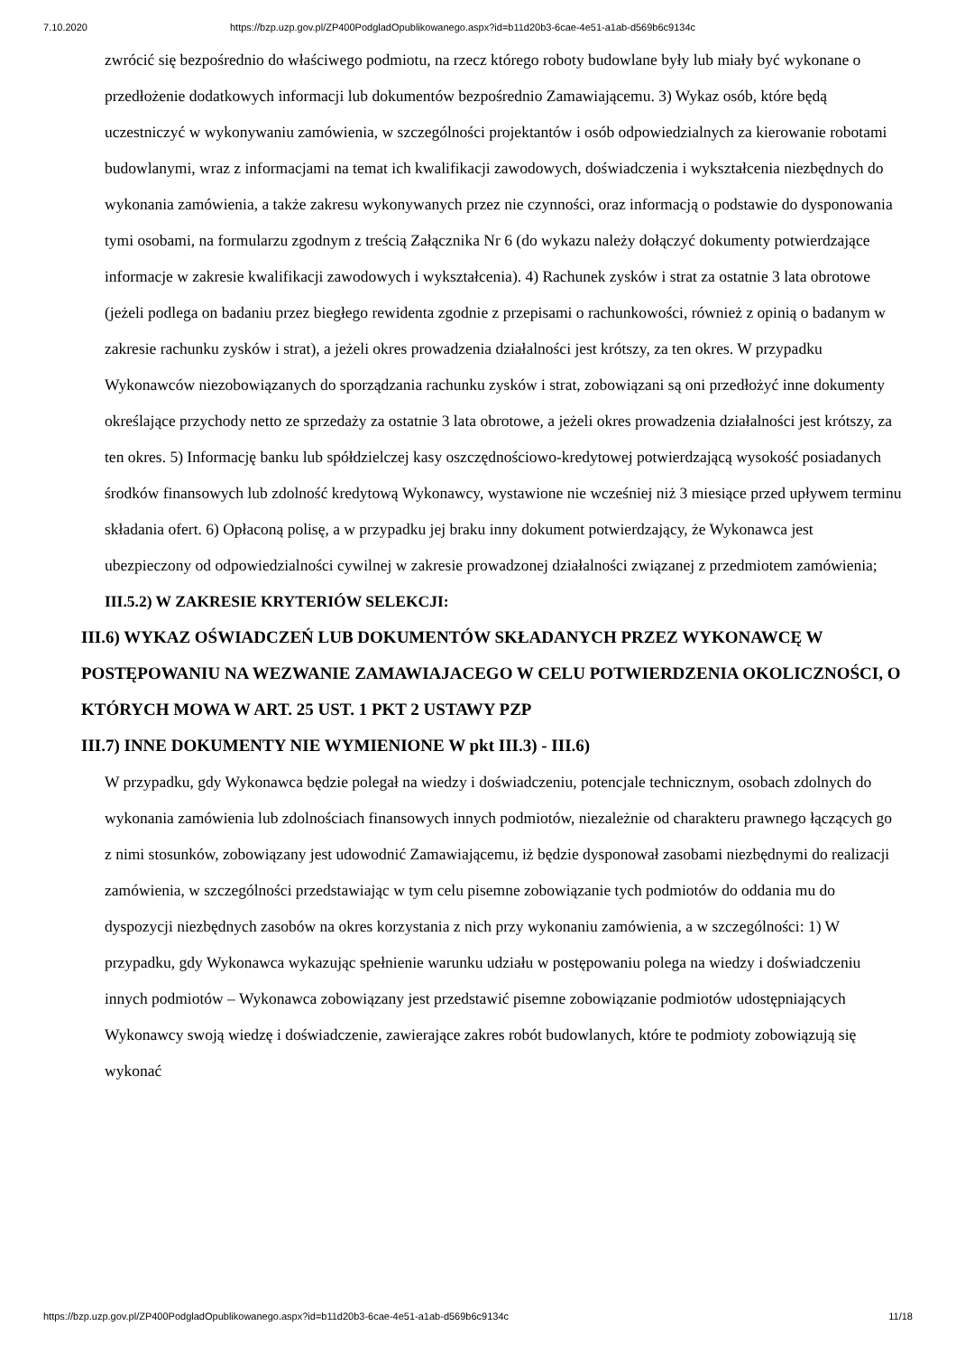7.10.2020 https://bzp.uzp.gov.pl/ZP400PodgladOpublikowanego.aspx?id=b11d20b3-6cae-4e51-a1ab-d569b6c9134c
zwrócić się bezpośrednio do właściwego podmiotu, na rzecz którego roboty budowlane były lub miały być wykonane o przedłożenie dodatkowych informacji lub dokumentów bezpośrednio Zamawiającemu. 3) Wykaz osób, które będą uczestniczyć w wykonywaniu zamówienia, w szczególności projektantów i osób odpowiedzialnych za kierowanie robotami budowlanymi, wraz z informacjami na temat ich kwalifikacji zawodowych, doświadczenia i wykształcenia niezbędnych do wykonania zamówienia, a także zakresu wykonywanych przez nie czynności, oraz informacją o podstawie do dysponowania tymi osobami, na formularzu zgodnym z treścią Załącznika Nr 6 (do wykazu należy dołączyć dokumenty potwierdzające informacje w zakresie kwalifikacji zawodowych i wykształcenia). 4) Rachunek zysków i strat za ostatnie 3 lata obrotowe (jeżeli podlega on badaniu przez biegłego rewidenta zgodnie z przepisami o rachunkowości, również z opinią o badanym w zakresie rachunku zysków i strat), a jeżeli okres prowadzenia działalności jest krótszy, za ten okres. W przypadku Wykonawców niezobowiązanych do sporządzania rachunku zysków i strat, zobowiązani są oni przedłożyć inne dokumenty określające przychody netto ze sprzedaży za ostatnie 3 lata obrotowe, a jeżeli okres prowadzenia działalności jest krótszy, za ten okres. 5) Informację banku lub spółdzielczej kasy oszczędnościowo-kredytowej potwierdzającą wysokość posiadanych środków finansowych lub zdolność kredytową Wykonawcy, wystawione nie wcześniej niż 3 miesiące przed upływem terminu składania ofert. 6) Opłaconą polisę, a w przypadku jej braku inny dokument potwierdzający, że Wykonawca jest ubezpieczony od odpowiedzialności cywilnej w zakresie prowadzonej działalności związanej z przedmiotem zamówienia;
III.5.2) W ZAKRESIE KRYTERIÓW SELEKCJI:
III.6) WYKAZ OŚWIADCZEŃ LUB DOKUMENTÓW SKŁADANYCH PRZEZ WYKONAWCĘ W POSTĘPOWANIU NA WEZWANIE ZAMAWIAJACEGO W CELU POTWIERDZENIA OKOLICZNOŚCI, O KTÓRYCH MOWA W ART. 25 UST. 1 PKT 2 USTAWY PZP
III.7) INNE DOKUMENTY NIE WYMIENIONE W pkt III.3) - III.6)
W przypadku, gdy Wykonawca będzie polegał na wiedzy i doświadczeniu, potencjale technicznym, osobach zdolnych do wykonania zamówienia lub zdolnościach finansowych innych podmiotów, niezależnie od charakteru prawnego łączących go z nimi stosunków, zobowiązany jest udowodnić Zamawiającemu, iż będzie dysponował zasobami niezbędnymi do realizacji zamówienia, w szczególności przedstawiając w tym celu pisemne zobowiązanie tych podmiotów do oddania mu do dyspozycji niezbędnych zasobów na okres korzystania z nich przy wykonaniu zamówienia, a w szczególności: 1) W przypadku, gdy Wykonawca wykazując spełnienie warunku udziału w postępowaniu polega na wiedzy i doświadczeniu innych podmiotów – Wykonawca zobowiązany jest przedstawić pisemne zobowiązanie podmiotów udostępniających Wykonawcy swoją wiedzę i doświadczenie, zawierające zakres robót budowlanych, które te podmioty zobowiązują się wykonać
https://bzp.uzp.gov.pl/ZP400PodgladOpublikowanego.aspx?id=b11d20b3-6cae-4e51-a1ab-d569b6c9134c 11/18